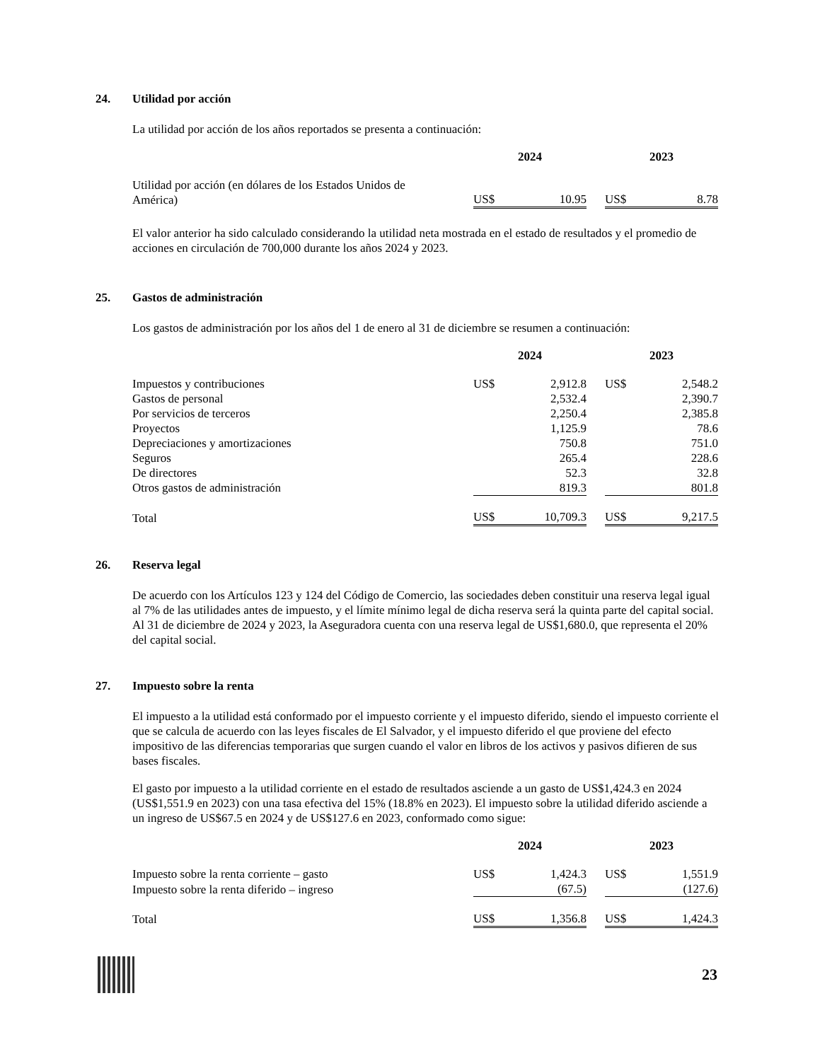24. Utilidad por acción
La utilidad por acción de los años reportados se presenta a continuación:
| | 2024 | | | 2023 | |
| --- | --- | --- | --- | --- | --- |
| Utilidad por acción (en dólares de los Estados Unidos de América) | US$ | 10.95 | | US$ | 8.78 |
El valor anterior ha sido calculado considerando la utilidad neta mostrada en el estado de resultados y el promedio de acciones en circulación de 700,000 durante los años 2024 y 2023.
25. Gastos de administración
Los gastos de administración por los años del 1 de enero al 31 de diciembre se resumen a continuación:
| | 2024 | | | 2023 | |
| --- | --- | --- | --- | --- | --- |
| Impuestos y contribuciones | US$ | 2,912.8 | | US$ | 2,548.2 |
| Gastos de personal | | 2,532.4 | | | 2,390.7 |
| Por servicios de terceros | | 2,250.4 | | | 2,385.8 |
| Proyectos | | 1,125.9 | | | 78.6 |
| Depreciaciones y amortizaciones | | 750.8 | | | 751.0 |
| Seguros | | 265.4 | | | 228.6 |
| De directores | | 52.3 | | | 32.8 |
| Otros gastos de administración | | 819.3 | | | 801.8 |
| Total | US$ | 10,709.3 | | US$ | 9,217.5 |
26. Reserva legal
De acuerdo con los Artículos 123 y 124 del Código de Comercio, las sociedades deben constituir una reserva legal igual al 7% de las utilidades antes de impuesto, y el límite mínimo legal de dicha reserva será la quinta parte del capital social. Al 31 de diciembre de 2024 y 2023, la Aseguradora cuenta con una reserva legal de US$1,680.0, que representa el 20% del capital social.
27. Impuesto sobre la renta
El impuesto a la utilidad está conformado por el impuesto corriente y el impuesto diferido, siendo el impuesto corriente el que se calcula de acuerdo con las leyes fiscales de El Salvador, y el impuesto diferido el que proviene del efecto impositivo de las diferencias temporarias que surgen cuando el valor en libros de los activos y pasivos difieren de sus bases fiscales.
El gasto por impuesto a la utilidad corriente en el estado de resultados asciende a un gasto de US$1,424.3 en 2024 (US$1,551.9 en 2023) con una tasa efectiva del 15% (18.8% en 2023). El impuesto sobre la utilidad diferido asciende a un ingreso de US$67.5 en 2024 y de US$127.6 en 2023, conformado como sigue:
| | 2024 | | | 2023 | |
| --- | --- | --- | --- | --- | --- |
| Impuesto sobre la renta corriente – gasto | US$ | 1,424.3 | | US$ | 1,551.9 |
| Impuesto sobre la renta diferido – ingreso | | (67.5) | | | (127.6) |
| Total | US$ | 1,356.8 | | US$ | 1,424.3 |
23